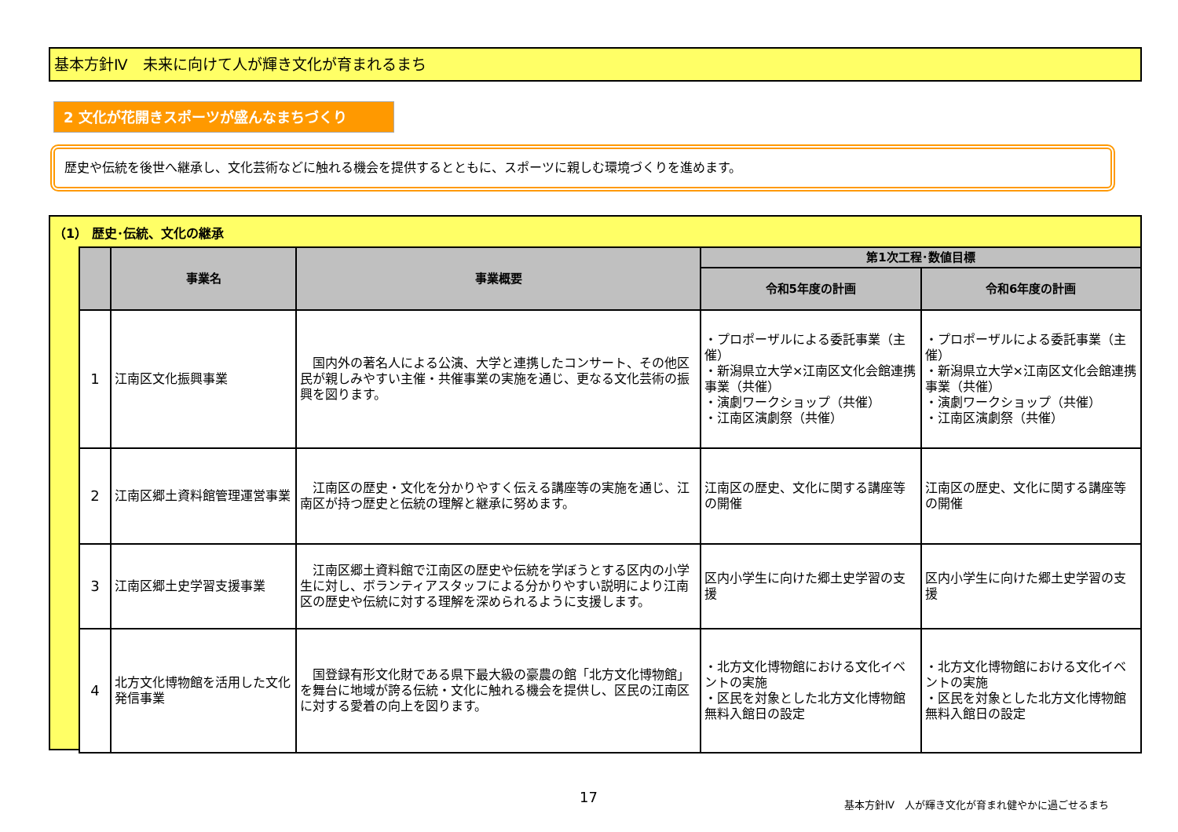基本方針Ⅳ　未来に向けて人が輝き文化が育まれるまち
2 文化が花開きスポーツが盛んなまちづくり
歴史や伝統を後世へ継承し、文化芸術などに触れる機会を提供するとともに、スポーツに親しむ環境づくりを進めます。
（1） 歴史･伝統、文化の継承
| | 事業名 | 事業概要 | 第1次工程･数値目標 | |
| --- | --- | --- | --- | --- |
| | | | 令和5年度の計画 | 令和6年度の計画 |
| 1 | 江南区文化振興事業 | 国内外の著名人による公演、大学と連携したコンサート、その他区民が親しみやすい主催・共催事業の実施を通じ、更なる文化芸術の振興を図ります。 | ・プロポーザルによる委託事業（主催） ・新潟県立大学×江南区文化会館連携事業（共催） ・演劇ワークショップ（共催） ・江南区演劇祭（共催） | ・プロポーザルによる委託事業（主催） ・新潟県立大学×江南区文化会館連携事業（共催） ・演劇ワークショップ（共催） ・江南区演劇祭（共催） |
| 2 | 江南区郷土資料館管理運営事業 | 江南区の歴史・文化を分かりやすく伝える講座等の実施を通じ、江南区が持つ歴史と伝統の理解と継承に努めます。 | 江南区の歴史、文化に関する講座等の開催 | 江南区の歴史、文化に関する講座等の開催 |
| 3 | 江南区郷土史学習支援事業 | 江南区郷土資料館で江南区の歴史や伝統を学ぼうとする区内の小学生に対し、ボランティアスタッフによる分かりやすい説明により江南区の歴史や伝統に対する理解を深められるように支援します。 | 区内小学生に向けた郷土史学習の支援 | 区内小学生に向けた郷土史学習の支援 |
| 4 | 北方文化博物館を活用した文化発信事業 | 国登録有形文化財である県下最大級の豪農の館「北方文化博物館」を舞台に地域が誇る伝統・文化に触れる機会を提供し、区民の江南区に対する愛着の向上を図ります。 | ・北方文化博物館における文化イベントの実施 ・区民を対象とした北方文化博物館無料入館日の設定 | ・北方文化博物館における文化イベントの実施 ・区民を対象とした北方文化博物館無料入館日の設定 |
17
基本方針Ⅳ　人が輝き文化が育まれ健やかに過ごせるまち